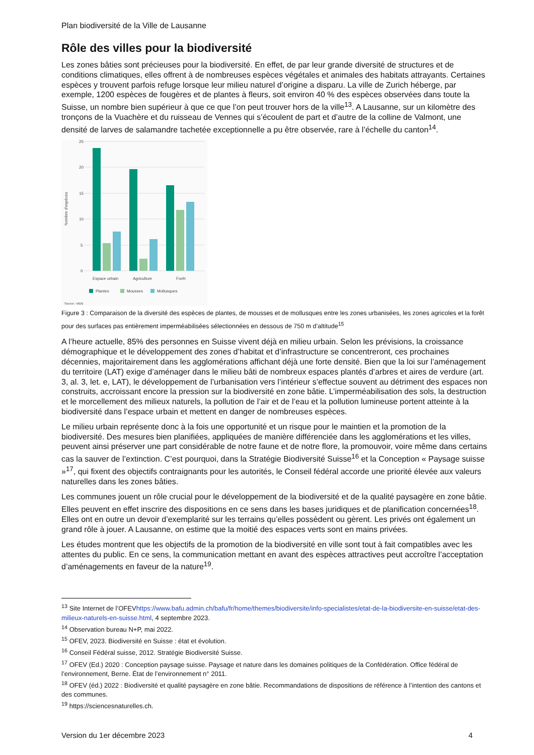Plan biodiversité de la Ville de Lausanne
Rôle des villes pour la biodiversité
Les zones bâties sont précieuses pour la biodiversité. En effet, de par leur grande diversité de structures et de conditions climatiques, elles offrent à de nombreuses espèces végétales et animales des habitats attrayants. Certaines espèces y trouvent parfois refuge lorsque leur milieu naturel d’origine a disparu. La ville de Zurich héberge, par exemple, 1200 espèces de fougères et de plantes à fleurs, soit environ 40 % des espèces observées dans toute la Suisse, un nombre bien supérieur à que ce que l’on peut trouver hors de la ville<sup>13</sup>. A Lausanne, sur un kilomètre des tronçons de la Vuachère et du ruisseau de Vennes qui s’écoulent de part et d’autre de la colline de Valmont, une densité de larves de salamandre tachetée exceptionnelle a pu être observée, rare à l’échelle du canton<sup>14</sup>.
25
20
15
10
5
0
Nombre d'espèces
Espace urbain
Agriculture
Forêt
Plantes
Mousses
Mollusques
Source : MDB
Figure 3 : Comparaison de la diversité des espèces de plantes, de mousses et de mollusques entre les zones urbanisées, les zones agricoles et la forêt pour des surfaces pas entièrement imperméabilisées sélectionnées en dessous de 750 m d’altitude<sup>15</sup>
A l’heure actuelle, 85% des personnes en Suisse vivent déjà en milieu urbain. Selon les prévisions, la croissance démographique et le développement des zones d’habitat et d’infrastructure se concentreront, ces prochaines décennies, majoritairement dans les agglomérations affichant déjà une forte densité. Bien que la loi sur l’aménagement du territoire (LAT) exige d’aménager dans le milieu bâti de nombreux espaces plantés d’arbres et aires de verdure (art. 3, al. 3, let. e, LAT), le développement de l’urbanisation vers l’intérieur s’effectue souvent au détriment des espaces non construits, accroissant encore la pression sur la biodiversité en zone bâtie. L’imperméabilisation des sols, la destruction et le morcellement des milieux naturels, la pollution de l’air et de l’eau et la pollution lumineuse portent atteinte à la biodiversité dans l’espace urbain et mettent en danger de nombreuses espèces.
Le milieu urbain représente donc à la fois une opportunité et un risque pour le maintien et la promotion de la biodiversité. Des mesures bien planifiées, appliquées de manière différenciée dans les agglomérations et les villes, peuvent ainsi préserver une part considérable de notre faune et de notre flore, la promouvoir, voire même dans certains cas la sauver de l’extinction. C’est pourquoi, dans la Stratégie Biodiversité Suisse<sup>16</sup> et la Conception « Paysage suisse »<sup>17</sup>, qui fixent des objectifs contraignants pour les autorités, le Conseil fédéral accorde une priorité élevée aux valeurs naturelles dans les zones bâties.
Les communes jouent un rôle crucial pour le développement de la biodiversité et de la qualité paysagère en zone bâtie. Elles peuvent en effet inscrire des dispositions en ce sens dans les bases juridiques et de planification concernées<sup>18</sup>. Elles ont en outre un devoir d’exemplarité sur les terrains qu’elles possèdent ou gèrent. Les privés ont également un grand rôle à jouer. A Lausanne, on estime que la moitié des espaces verts sont en mains privées.
Les études montrent que les objectifs de la promotion de la biodiversité en ville sont tout à fait compatibles avec les attentes du public. En ce sens, la communication mettant en avant des espèces attractives peut accroître l’acceptation d’aménagements en faveur de la nature<sup>19</sup>.
<sup>13</sup> Site Internet de l’OFEVhttps://www.bafu.admin.ch/bafu/fr/home/themes/biodiversite/info-specialistes/etat-de-la-biodiversite-en-suisse/etat-des-milieux-naturels-en-suisse.html, 4 septembre 2023.
<sup>14</sup> Observation bureau N+P, mai 2022.
<sup>15</sup> OFEV, 2023. Biodiversité en Suisse : état et évolution.
<sup>16</sup> Conseil Fédéral suisse, 2012. Stratégie Biodiversité Suisse.
<sup>17</sup> OFEV (Ed.) 2020 : Conception paysage suisse. Paysage et nature dans les domaines politiques de la Confédération. Office fédéral de l’environnement, Berne. État de l’environnement n° 2011.
<sup>18</sup> OFEV (éd.) 2022 : Biodiversité et qualité paysagère en zone bâtie. Recommandations de dispositions de référence à l’intention des cantons et des communes.
<sup>19</sup> https://sciencesnaturelles.ch.
Version du 1er décembre 2023 4